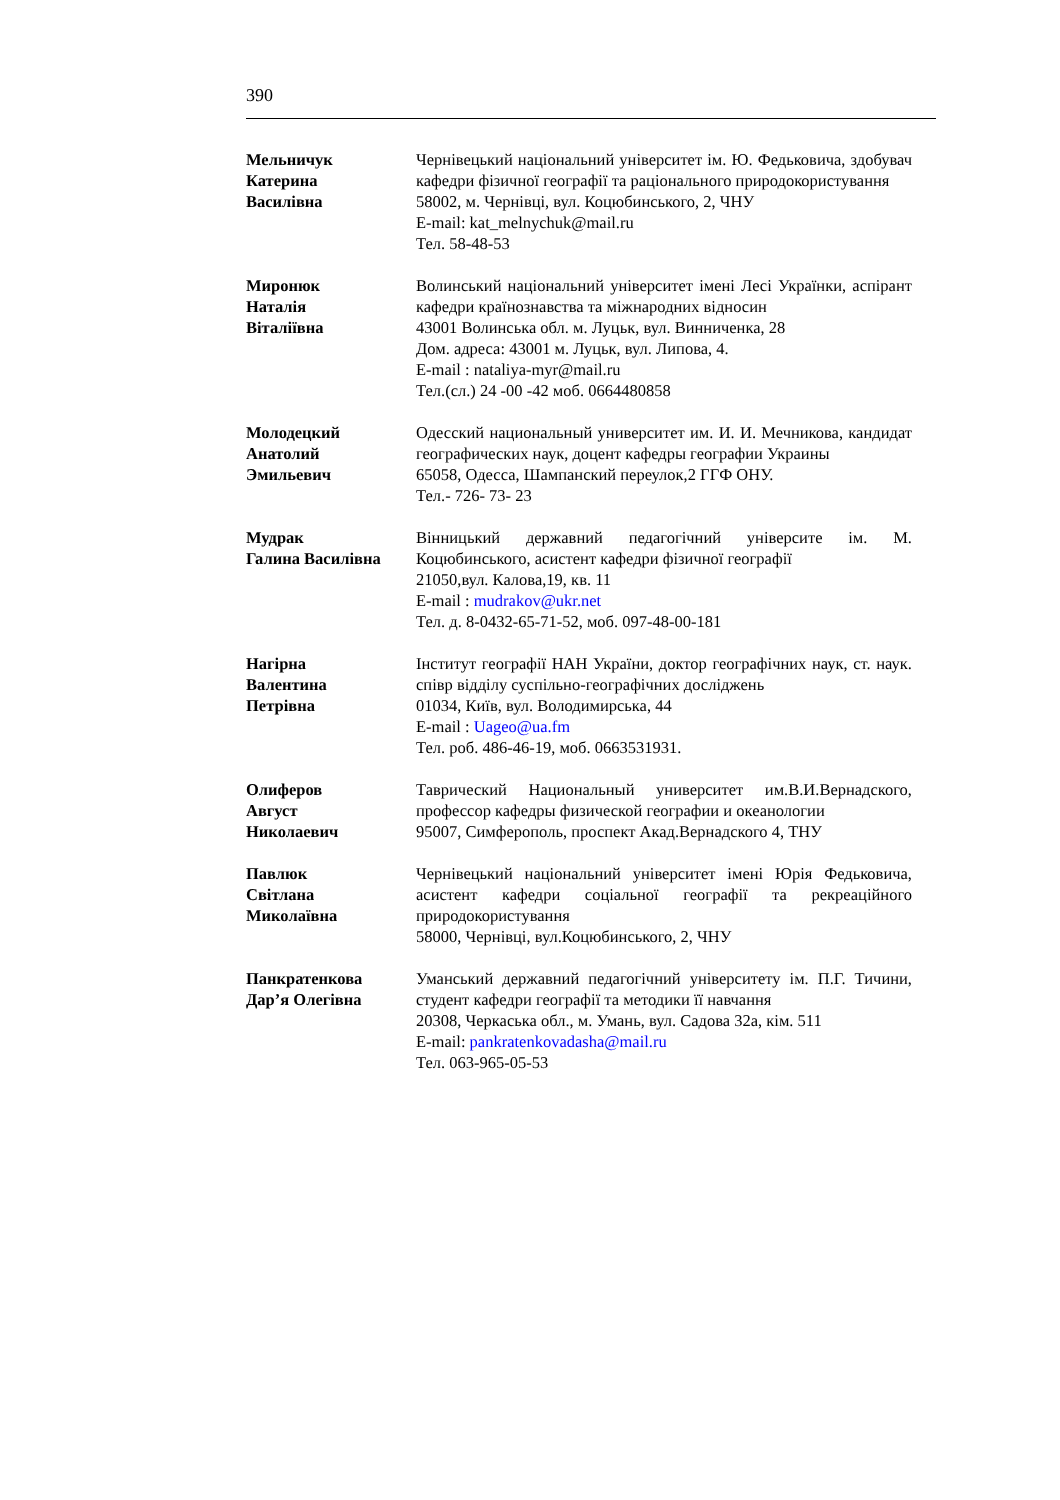390
Мельничук
Катерина
Василівна
Чернівецький національний університет ім. Ю. Федьковича, здобувач кафедри фізичної географії та раціонального природокористування
58002, м. Чернівці, вул. Коцюбинського, 2, ЧНУ
E-mail: kat_melnychuk@mail.ru
Тел. 58-48-53
Миронюк
Наталія
Віталіївна
Волинський національний університет імені Лесі Українки, аспірант кафедри країнознавства та міжнародних відносин
43001 Волинська обл. м. Луцьк, вул. Винниченка, 28
Дом. адреса: 43001 м. Луцьк, вул. Липова, 4.
E-mail : nataliya-myr@mail.ru
Тел.(сл.) 24 -00 -42 моб. 0664480858
Молодецкий
Анатолий
Эмильевич
Одесский национальный университет им. И. И. Мечникова, кандидат географических наук, доцент кафедры географии Украины
65058, Одесса, Шампанский переулок,2 ГГФ ОНУ.
Тел.- 726- 73- 23
Мудрак
Галина Василівна
Вінницький державний педагогічний університе ім. М. Коцюбинського, асистент кафедри фізичної географії
21050,вул. Калова,19, кв. 11
E-mail : mudrakov@ukr.net
Тел. д. 8-0432-65-71-52, моб. 097-48-00-181
Нагірна
Валентина
Петрівна
Інститут географії НАН України, доктор географічних наук, ст. наук. співр відділу суспільно-географічних досліджень
01034, Київ, вул. Володимирська, 44
E-mail : Uageo@ua.fm
Тел. роб. 486-46-19, моб. 0663531931.
Олиферов
Август
Николаевич
Таврический Национальный университет им.В.И.Вернадского, профессор кафедры физической географии и океанологии
95007, Симферополь, проспект Акад.Вернадского 4, ТНУ
Павлюк
Світлана
Миколаївна
Чернівецький національний університет імені Юрія Федьковича, асистент кафедри соціальної географії та рекреаційного природокористування
58000, Чернівці, вул.Коцюбинського, 2, ЧНУ
Панкратенкова
Дар’я Олегівна
Уманський державний педагогічний університету ім. П.Г. Тичини, студент кафедри географії та методики її навчання
20308, Черкаська обл., м. Умань, вул. Садова 32а, кім. 511
E-mail: pankratenkovadasha@mail.ru
Тел. 063-965-05-53